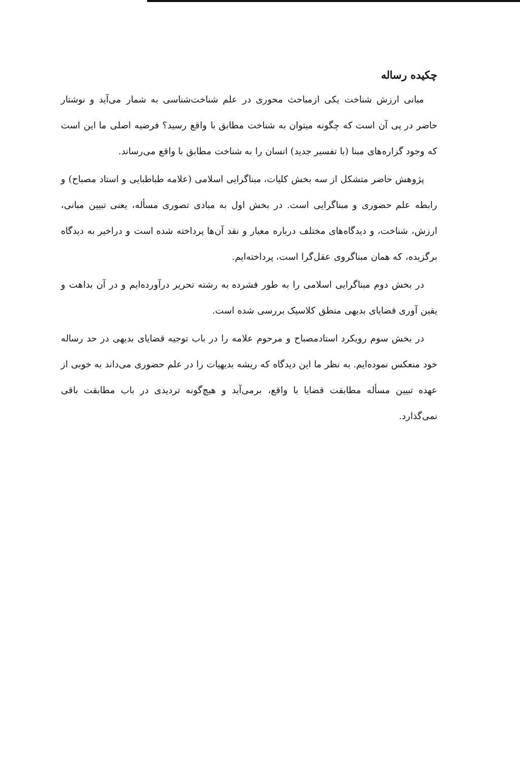چکیده رساله
مبانی ارزش شناخت یکی ازمباحث محوری در علم شناخت‌شناسی به شمار می‌آید و نوشتار حاضر در پی آن است که چگونه میتوان به شناخت مطابق با واقع رسید؟ فرضیه اصلی ما این است که وجود گزاره‌های مبنا (با تفسیر جدید) انسان را به شناخت مطابق با واقع می‌رساند.
پژوهش حاضر متشکل از سه بخش کلیات، مبناگرایی اسلامی (علامه طباطبایی و استاد مصباح) و رابطه علم حضوری و مبناگرایی است. در بخش اول به مبادی تصوری مسأله، یعنی تبیین مبانی، ارزش، شناخت، و دیدگاه‌های مختلف درباره معیار و نقد آن‌ها پرداخته شده است و دراخیر به دیدگاه برگزیده، که همان مبناگروی عقل‌گرا است، پرداخته‌ایم.
در بخش دوم مبناگرایی اسلامی را به طور فشرده به رشته تحریر درآورده‌ایم و در آن بداهت و یقین آوری قضایای بدیهی منطق کلاسیک بررسی شده است.
در بخش سوم رویکرد استادمصباح و مرحوم علامه را در باب توجیه قضایای بدیهی در حد رساله خود منعکس نموده‌ایم. به نظر ما این دیدگاه که ریشه بدیهیات را در علم حضوری می‌داند به خوبی از عهده تبیین مسأله مطابقت قضایا با واقع، برمی‌آید و هیچ‌گونه تردیدی در باب مطابقت باقی نمی‌گذارد.